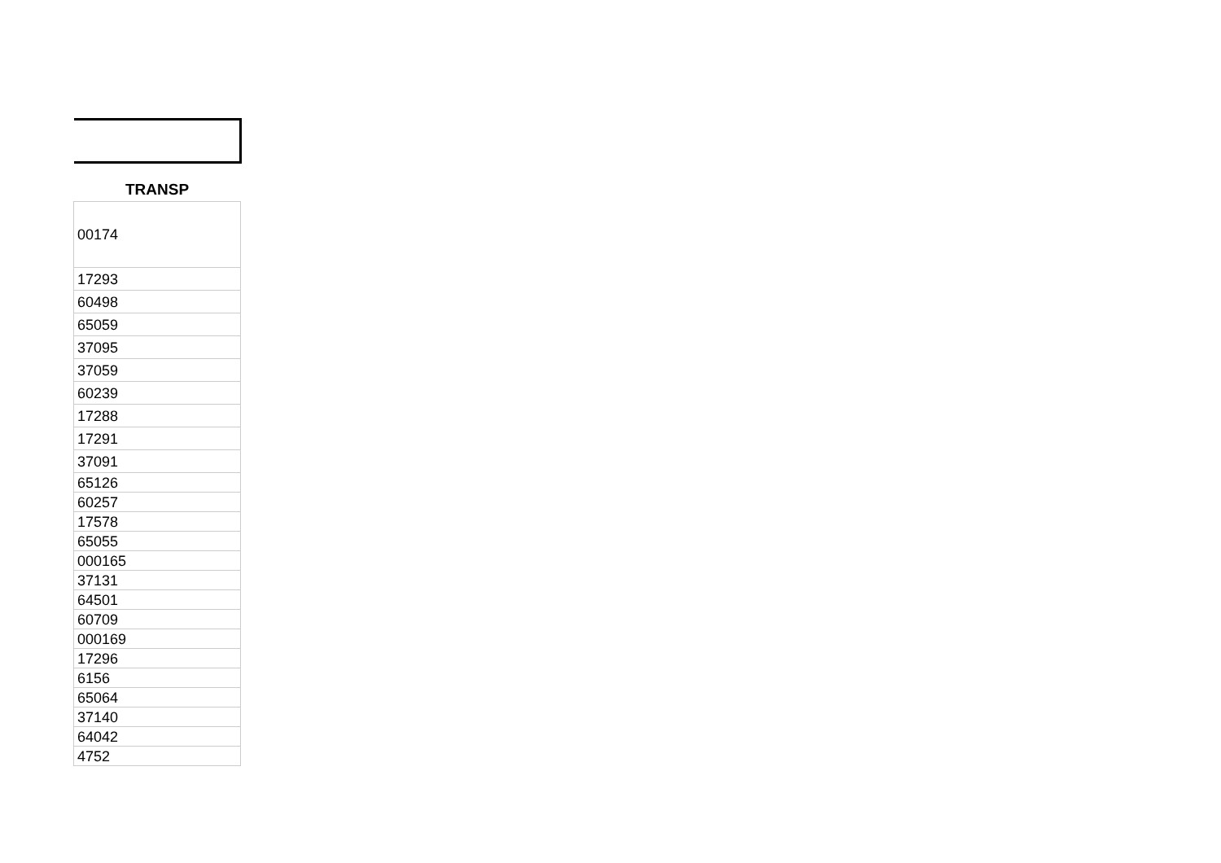TRANSP
| 00174 |
| 17293 |
| 60498 |
| 65059 |
| 37095 |
| 37059 |
| 60239 |
| 17288 |
| 17291 |
| 37091 |
| 65126 |
| 60257 |
| 17578 |
| 65055 |
| 000165 |
| 37131 |
| 64501 |
| 60709 |
| 000169 |
| 17296 |
| 6156 |
| 65064 |
| 37140 |
| 64042 |
| 4752 |